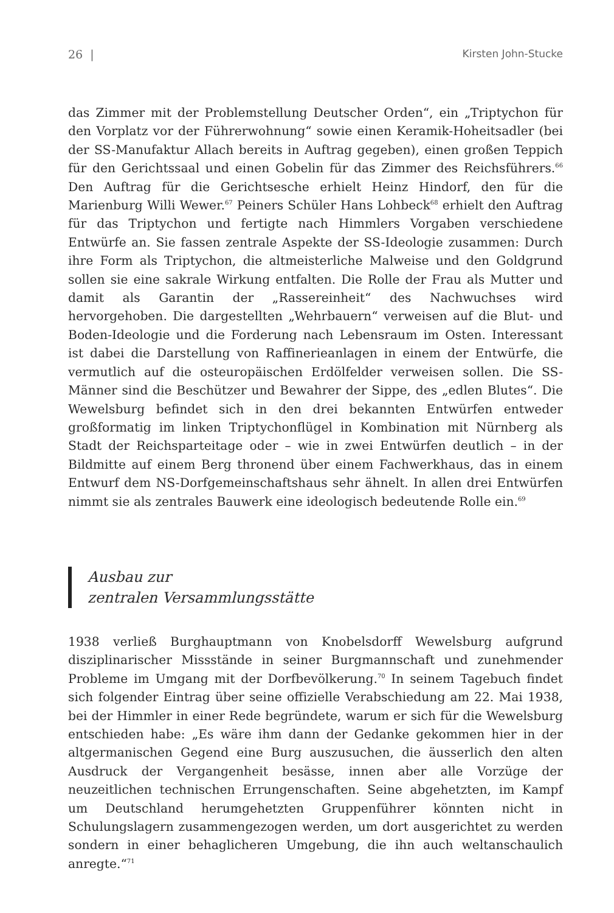26 | Kirsten John-Stucke
das Zimmer mit der Problemstellung Deutscher Orden“, ein „Triptychon für den Vorplatz vor der Führerwohnung“ sowie einen Keramik-Hoheitsadler (bei der SS-Manufaktur Allach bereits in Auftrag gegeben), einen großen Teppich für den Gerichtssaal und einen Gobelin für das Zimmer des Reichsführers.<sup>66</sup> Den Auftrag für die Gerichtsesche erhielt Heinz Hindorf, den für die Marienburg Willi Wewer.<sup>67</sup> Peiners Schüler Hans Lohbeck<sup>68</sup> erhielt den Auftrag für das Triptychon und fertigte nach Himmlers Vorgaben verschiedene Entwürfe an. Sie fassen zentrale Aspekte der SS-Ideologie zusammen: Durch ihre Form als Triptychon, die altmeisterliche Malweise und den Goldgrund sollen sie eine sakrale Wirkung entfalten. Die Rolle der Frau als Mutter und damit als Garantin der „Rassereinheit“ des Nachwuchses wird hervorgehoben. Die dargestellten „Wehrbauern“ verweisen auf die Blut- und Boden-Ideologie und die Forderung nach Lebensraum im Osten. Interessant ist dabei die Darstellung von Raffinerieanlagen in einem der Entwürfe, die vermutlich auf die osteuropäischen Erdölfelder verweisen sollen. Die SS-Männer sind die Beschützer und Bewahrer der Sippe, des „edlen Blutes“. Die Wewelsburg befindet sich in den drei bekannten Entwürfen entweder großformatig im linken Triptychonflügel in Kombination mit Nürnberg als Stadt der Reichsparteitage oder – wie in zwei Entwürfen deutlich – in der Bildmitte auf einem Berg thronend über einem Fachwerkhaus, das in einem Entwurf dem NS-Dorfgemeinschaftshaus sehr ähnelt. In allen drei Entwürfen nimmt sie als zentrales Bauwerk eine ideologisch bedeutende Rolle ein.<sup>69</sup>
Ausbau zur
zentralen Versammlungsstätte
1938 verließ Burghauptmann von Knobelsdorff Wewelsburg aufgrund disziplinarischer Missstände in seiner Burgmannschaft und zunehmender Probleme im Umgang mit der Dorfbevölkerung.<sup>70</sup> In seinem Tagebuch findet sich folgender Eintrag über seine offizielle Verabschiedung am 22. Mai 1938, bei der Himmler in einer Rede begründete, warum er sich für die Wewelsburg entschieden habe: „Es wäre ihm dann der Gedanke gekommen hier in der altgermanischen Gegend eine Burg auszusuchen, die äusserlich den alten Ausdruck der Vergangenheit besässe, innen aber alle Vorzüge der neuzeitlichen technischen Errungenschaften. Seine abgehetzten, im Kampf um Deutschland herumgehetzten Gruppenführer könnten nicht in Schulungslagern zusammengezogen werden, um dort ausgerichtet zu werden sondern in einer behaglicheren Umgebung, die ihn auch weltanschaulich anregte.“<sup>71</sup>